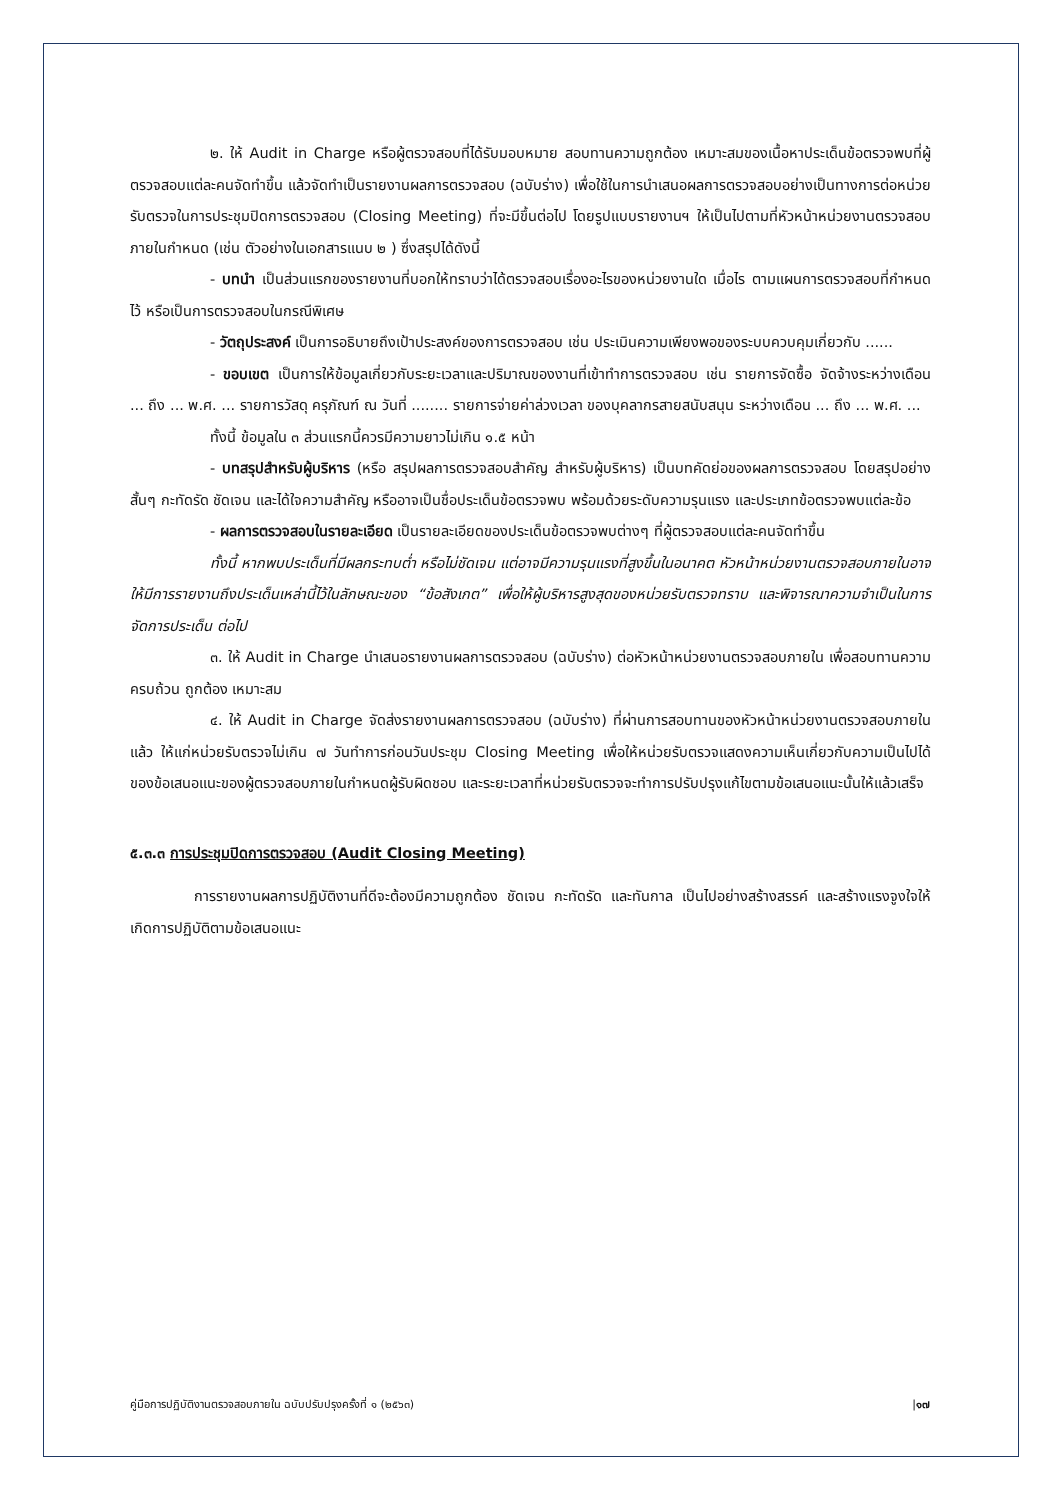๒. ให้ Audit in Charge หรือผู้ตรวจสอบที่ได้รับมอบหมาย สอบทานความถูกต้อง เหมาะสมของเนื้อหาประเด็นข้อตรวจพบที่ผู้ตรวจสอบแต่ละคนจัดทำขึ้น แล้วจัดทำเป็นรายงานผลการตรวจสอบ (ฉบับร่าง) เพื่อใช้ในการนำเสนอผลการตรวจสอบอย่างเป็นทางการต่อหน่วยรับตรวจในการประชุมปิดการตรวจสอบ (Closing Meeting) ที่จะมีขึ้นต่อไป โดยรูปแบบรายงานฯ ให้เป็นไปตามที่หัวหน้าหน่วยงานตรวจสอบภายในกำหนด (เช่น ตัวอย่างในเอกสารแนบ ๒ ) ซึ่งสรุปได้ดังนี้
- บทนำ เป็นส่วนแรกของรายงานที่บอกให้ทราบว่าได้ตรวจสอบเรื่องอะไรของหน่วยงานใด เมื่อไร ตามแผนการตรวจสอบที่กำหนดไว้ หรือเป็นการตรวจสอบในกรณีพิเศษ
- วัตถุประสงค์ เป็นการอธิบายถึงเป้าประสงค์ของการตรวจสอบ เช่น ประเมินความเพียงพอของระบบควบคุมเกี่ยวกับ ......
- ขอบเขต เป็นการให้ข้อมูลเกี่ยวกับระยะเวลาและปริมาณของงานที่เข้าทำการตรวจสอบ เช่น รายการจัดซื้อ จัดจ้างระหว่างเดือน ... ถึง ... พ.ศ. ... รายการวัสดุ ครุภัณฑ์ ณ วันที่ ........ รายการจ่ายค่าล่วงเวลา ของบุคลากรสายสนับสนุน ระหว่างเดือน ... ถึง ... พ.ศ. ...
ทั้งนี้ ข้อมูลใน ๓ ส่วนแรกนี้ควรมีความยาวไม่เกิน ๑.๕ หน้า
- บทสรุปสำหรับผู้บริหาร (หรือ สรุปผลการตรวจสอบสำคัญ สำหรับผู้บริหาร) เป็นบทคัดย่อของผลการตรวจสอบ โดยสรุปอย่างสั้นๆ กะทัดรัด ชัดเจน และได้ใจความสำคัญ หรืออาจเป็นชื่อประเด็นข้อตรวจพบ พร้อมด้วยระดับความรุนแรง และประเภทข้อตรวจพบแต่ละข้อ
- ผลการตรวจสอบในรายละเอียด เป็นรายละเอียดของประเด็นข้อตรวจพบต่างๆ ที่ผู้ตรวจสอบแต่ละคนจัดทำขึ้น
ทั้งนี้ หากพบประเด็นที่มีผลกระทบต่ำ หรือไม่ชัดเจน แต่อาจมีความรุนแรงที่สูงขึ้นในอนาคต หัวหน้าหน่วยงานตรวจสอบภายในอาจให้มีการรายงานถึงประเด็นเหล่านี้ไว้ในลักษณะของ “ข้อสังเกต” เพื่อให้ผู้บริหารสูงสุดของหน่วยรับตรวจทราบ และพิจารณาความจำเป็นในการจัดการประเด็น ต่อไป
๓. ให้ Audit in Charge นำเสนอรายงานผลการตรวจสอบ (ฉบับร่าง) ต่อหัวหน้าหน่วยงานตรวจสอบภายใน เพื่อสอบทานความครบถ้วน ถูกต้อง เหมาะสม
๔. ให้ Audit in Charge จัดส่งรายงานผลการตรวจสอบ (ฉบับร่าง) ที่ผ่านการสอบทานของหัวหน้าหน่วยงานตรวจสอบภายในแล้ว ให้แก่หน่วยรับตรวจไม่เกิน ๗ วันทำการก่อนวันประชุม Closing Meeting เพื่อให้หน่วยรับตรวจแสดงความเห็นเกี่ยวกับความเป็นไปได้ของข้อเสนอแนะของผู้ตรวจสอบภายในกำหนดผู้รับผิดชอบ และระยะเวลาที่หน่วยรับตรวจจะทำการปรับปรุงแก้ไขตามข้อเสนอแนะนั้นให้แล้วเสร็จ
๕.๓.๓ การประชุมปิดการตรวจสอบ (Audit Closing Meeting)
การรายงานผลการปฏิบัติงานที่ดีจะต้องมีความถูกต้อง ชัดเจน กะทัดรัด และทันกาล เป็นไปอย่างสร้างสรรค์ และสร้างแรงจูงใจให้เกิดการปฏิบัติตามข้อเสนอแนะ
คู่มือการปฏิบัติงานตรวจสอบภายใน ฉบับปรับปรุงครั้งที่ ๑ (๒๕๖๓) |๑๗